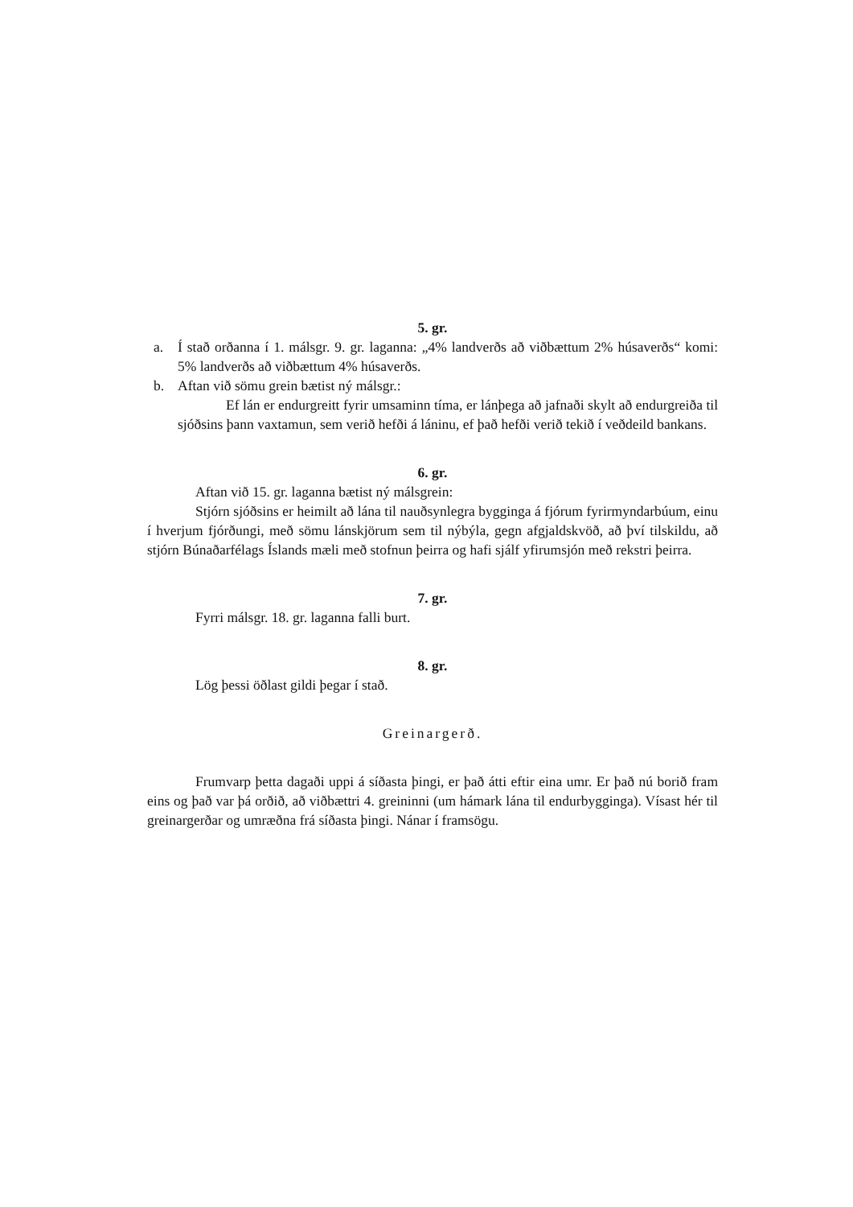5. gr.
a. Í stað orðanna í 1. málsgr. 9. gr. laganna: „4% landverðs að viðbættum 2% húsaverðs“ komi: 5% landverðs að viðbættum 4% húsaverðs.
b. Aftan við sömu grein bætist ný málsgr.:
Ef lán er endurgreitt fyrir umsaminn tíma, er lánþega að jafnaði skylt að endurgreiða til sjóðsins þann vaxtamun, sem verið hefði á láninu, ef það hefði verið tekið í veðdeild bankans.
6. gr.
Aftan við 15. gr. laganna bætist ný málsgrein:
Stjórn sjóðsins er heimilt að lána til nauðsynlegra bygginga á fjórum fyrirmyndarbúum, einu í hverjum fjórðungi, með sömu lánskjörum sem til nýbýla, gegn afgjaldskvöð, að því tilskildu, að stjórn Búnaðarfélags Íslands mæli með stofnun þeirra og hafi sjálf yfirumsjón með rekstri þeirra.
7. gr.
Fyrri málsgr. 18. gr. laganna falli burt.
8. gr.
Lög þessi öðlast gildi þegar í stað.
Greinargerð.
Frumvarp þetta dagaði uppi á síðasta þingi, er það átti eftir eina umr. Er það nú borið fram eins og það var þá orðið, að viðbættri 4. greininni (um hámark lána til endurbygginga). Vísast hér til greinargerðar og umræðna frá síðasta þingi. Nánar í framsögu.